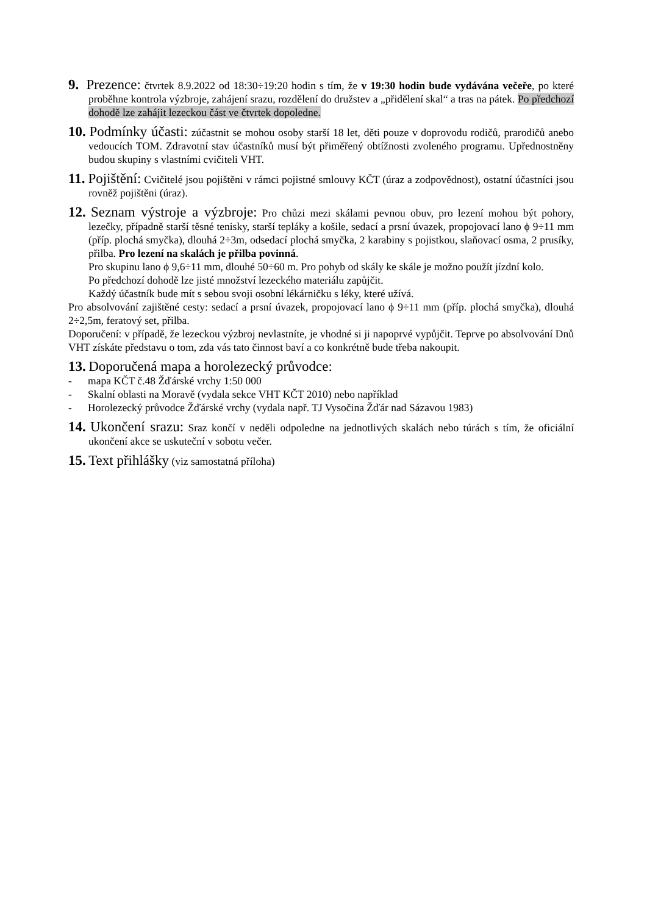9. Prezence: čtvrtek 8.9.2022 od 18:30÷19:20 hodin s tím, že v 19:30 hodin bude vydávána večeře, po které proběhne kontrola výzbroje, zahájení srazu, rozdělení do družstev a „přidělení skal“ a tras na pátek. Po předchozí dohodě lze zahájit lezeckou část ve čtvrtek dopoledne.
10. Podmínky účasti: zúčastnit se mohou osoby starší 18 let, děti pouze v doprovodu rodičů, prarodičů anebo vedoucích TOM. Zdravotní stav účastníků musí být přiměřený obtížnosti zvoleného programu. Upřednostněny budou skupiny s vlastními cvičiteli VHT.
11. Pojištění: Cvičitelé jsou pojištěni v rámci pojistné smlouvy KČT (úraz a zodpovědnost), ostatní účastníci jsou rovněž pojištěni (úraz).
12. Seznam výstroje a výzbroje: Pro chůzi mezi skálami pevnou obuv, pro lezení mohou být pohory, lezečky, případně starší těsné tenisky, starší tepláky a košile, sedací a prsní úvazek, propojovací lano ϕ 9÷11 mm (příp. plochá smyčka), dlouhá 2÷3m, odsedací plochá smyčka, 2 karabiny s pojistkou, slaňovací osma, 2 prusíky, přilba. Pro lezení na skalách je přilba povinná.
Pro skupinu lano ϕ 9,6÷11 mm, dlouhé 50÷60 m. Pro pohyb od skály ke skále je možno použít jízdní kolo.
Po předchozí dohodě lze jisté množství lezeckého materiálu zapůjčit.
Každý účastník bude mít s sebou svoji osobní lékárničku s léky, které užívá.
Pro absolvování zajištěné cesty: sedací a prsní úvazek, propojovací lano ϕ 9÷11 mm (příp. plochá smyčka), dlouhá 2÷2,5m, feratový set, přilba.
Doporučení: v případě, že lezeckou výzbroj nevlastníte, je vhodné si ji napoprvé vypůjčit. Teprve po absolvování Dnů VHT získáte představu o tom, zda vás tato činnost baví a co konkrétně bude třeba nakoupit.
13. Doporučená mapa a horolezecký průvodce:
- mapa KČT č.48 Žďárské vrchy 1:50 000
- Skalní oblasti na Moravě (vydala sekce VHT KČT 2010) nebo například
- Horolezecký průvodce Žďárské vrchy (vydala např. TJ Vysočina Žďár nad Sázavou 1983)
14. Ukončení srazu: Sraz končí v neděli odpoledne na jednotlivých skalách nebo túrách s tím, že oficiální ukončení akce se uskuteční v sobotu večer.
15. Text přihlášky (viz samostatná příloha)